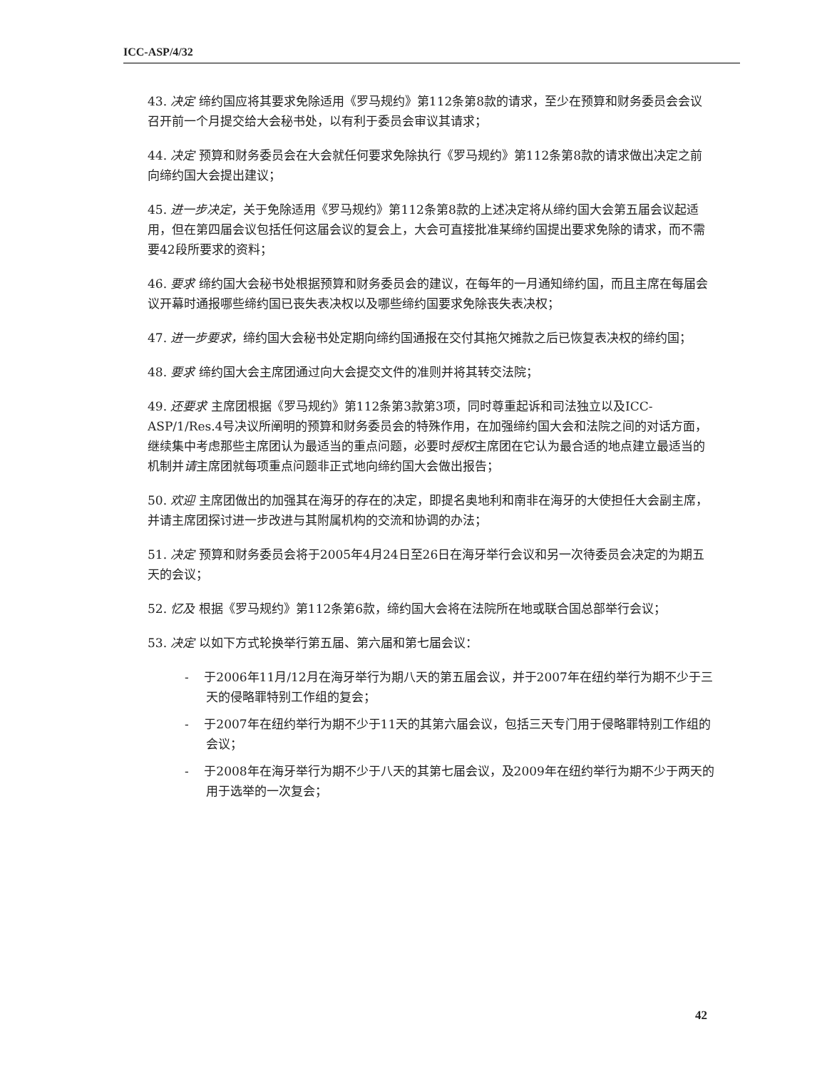ICC-ASP/4/32
43. 决定 缔约国应将其要求免除适用《罗马规约》第112条第8款的请求，至少在预算和财务委员会会议召开前一个月提交给大会秘书处，以有利于委员会审议其请求；
44. 决定 预算和财务委员会在大会就任何要求免除执行《罗马规约》第112条第8款的请求做出决定之前向缔约国大会提出建议；
45. 进一步决定，关于免除适用《罗马规约》第112条第8款的上述决定将从缔约国大会第五届会议起适用，但在第四届会议包括任何这届会议的复会上，大会可直接批准某缔约国提出要求免除的请求，而不需要42段所要求的资料；
46. 要求 缔约国大会秘书处根据预算和财务委员会的建议，在每年的一月通知缔约国，而且主席在每届会议开幕时通报哪些缔约国已丧失表决权以及哪些缔约国要求免除丧失表决权；
47. 进一步要求，缔约国大会秘书处定期向缔约国通报在交付其拖欠摊款之后已恢复表决权的缔约国；
48. 要求 缔约国大会主席团通过向大会提交文件的准则并将其转交法院；
49. 还要求 主席团根据《罗马规约》第112条第3款第3项，同时尊重起诉和司法独立以及ICC-ASP/1/Res.4号决议所阐明的预算和财务委员会的特殊作用，在加强缔约国大会和法院之间的对话方面，继续集中考虑那些主席团认为最适当的重点问题，必要时授权主席团在它认为最合适的地点建立最适当的机制并请主席团就每项重点问题非正式地向缔约国大会做出报告；
50. 欢迎 主席团做出的加强其在海牙的存在的决定，即提名奥地利和南非在海牙的大使担任大会副主席，并请主席团探讨进一步改进与其附属机构的交流和协调的办法；
51. 决定 预算和财务委员会将于2005年4月24日至26日在海牙举行会议和另一次待委员会决定的为期五天的会议；
52. 忆及 根据《罗马规约》第112条第6款，缔约国大会将在法院所在地或联合国总部举行会议；
53. 决定 以如下方式轮换举行第五届、第六届和第七届会议：
- 于2006年11月/12月在海牙举行为期八天的第五届会议，并于2007年在纽约举行为期不少于三天的侵略罪特别工作组的复会；
- 于2007年在纽约举行为期不少于11天的其第六届会议，包括三天专门用于侵略罪特别工作组的会议；
- 于2008年在海牙举行为期不少于八天的其第七届会议，及2009年在纽约举行为期不少于两天的用于选举的一次复会；
42